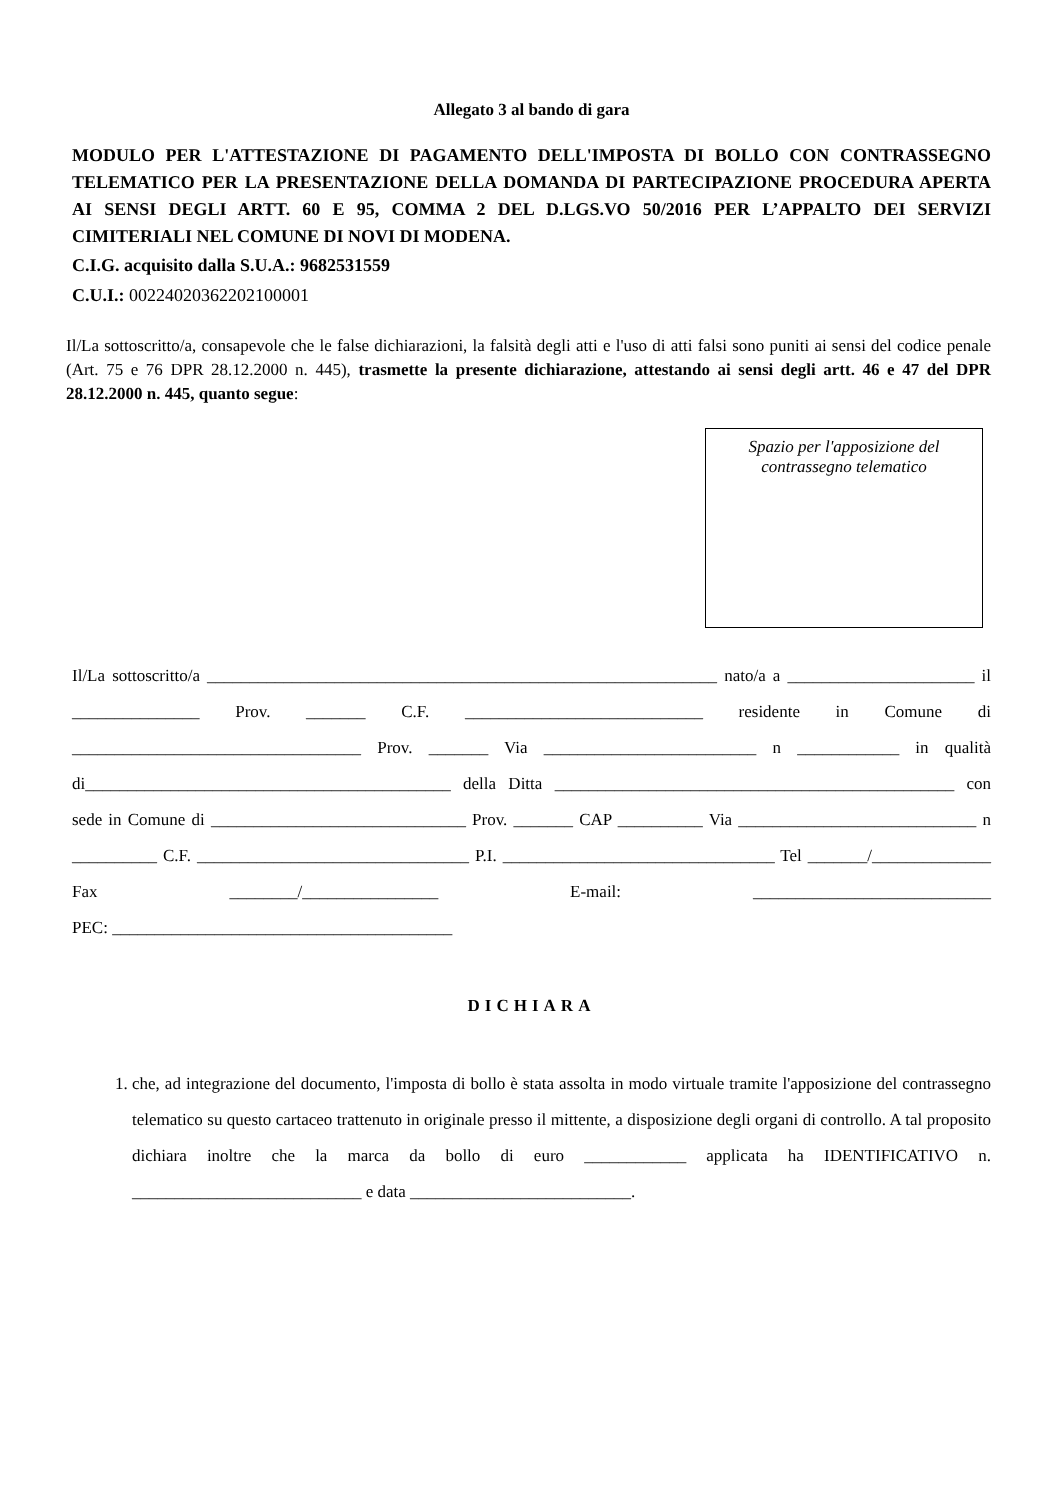Allegato 3 al bando di gara
MODULO PER L'ATTESTAZIONE DI PAGAMENTO DELL'IMPOSTA DI BOLLO CON CONTRASSEGNO TELEMATICO PER LA PRESENTAZIONE DELLA DOMANDA DI PARTECIPAZIONE PROCEDURA APERTA AI SENSI DEGLI ARTT. 60 E 95, COMMA 2 DEL D.LGS.VO 50/2016 PER L’APPALTO DEI SERVIZI CIMITERIALI NEL COMUNE DI NOVI DI MODENA.
C.I.G. acquisito dalla S.U.A.: 9682531559
C.U.I.: 00224020362202100001
Il/La sottoscritto/a, consapevole che le false dichiarazioni, la falsità degli atti e l'uso di atti falsi sono puniti ai sensi del codice penale (Art. 75 e 76 DPR 28.12.2000 n. 445), trasmette la presente dichiarazione, attestando ai sensi degli artt. 46 e 47 del DPR 28.12.2000 n. 445, quanto segue:
Spazio per l'apposizione del
contrassegno telematico
Il/La sottoscritto/a ____________________________________________________________ nato/a a ______________________ il _______________ Prov. _______ C.F. ____________________________ residente in Comune di __________________________________ Prov. _______ Via _________________________ n ____________ in qualità di___________________________________________ della Ditta _______________________________________________ con sede in Comune di ______________________________ Prov. _______ CAP __________ Via ____________________________ n __________ C.F. ________________________________ P.I. ________________________________ Tel _______/______________ Fax ________/________________ E-mail: ____________________________
PEC: ________________________________________
DICHIARA
1. che, ad integrazione del documento, l'imposta di bollo è stata assolta in modo virtuale tramite l'apposizione del contrassegno telematico su questo cartaceo trattenuto in originale presso il mittente, a disposizione degli organi di controllo. A tal proposito dichiara inoltre che la marca da bollo di euro ____________ applicata ha IDENTIFICATIVO n. ___________________________ e data __________________________.